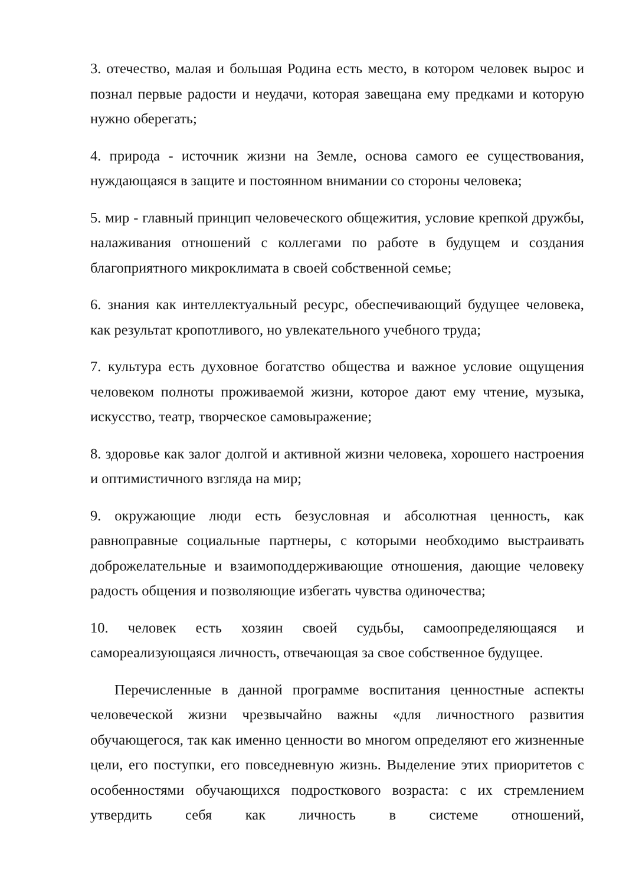3. отечество, малая и большая Родина есть место, в котором человек вырос и познал первые радости и неудачи, которая завещана ему предками и которую нужно оберегать;
4. природа - источник жизни на Земле, основа самого ее существования, нуждающаяся в защите и постоянном внимании со стороны человека;
5. мир - главный принцип человеческого общежития, условие крепкой дружбы, налаживания отношений с коллегами по работе в будущем и создания благоприятного микроклимата в своей собственной семье;
6. знания как интеллектуальный ресурс, обеспечивающий будущее человека, как результат кропотливого, но увлекательного учебного труда;
7. культура есть духовное богатство общества и важное условие ощущения человеком полноты проживаемой жизни, которое дают ему чтение, музыка, искусство, театр, творческое самовыражение;
8. здоровье как залог долгой и активной жизни человека, хорошего настроения и оптимистичного взгляда на мир;
9. окружающие люди есть безусловная и абсолютная ценность, как равноправные социальные партнеры, с которыми необходимо выстраивать доброжелательные и взаимоподдерживающие отношения, дающие человеку радость общения и позволяющие избегать чувства одиночества;
10. человек есть хозяин своей судьбы, самоопределяющаяся и самореализующаяся личность, отвечающая за свое собственное будущее.
Перечисленные в данной программе воспитания ценностные аспекты человеческой жизни чрезвычайно важны «для личностного развития обучающегося, так как именно ценности во многом определяют его жизненные цели, его поступки, его повседневную жизнь. Выделение этих приоритетов с особенностями обучающихся подросткового возраста: с их стремлением утвердить себя как личность в системе отношений,